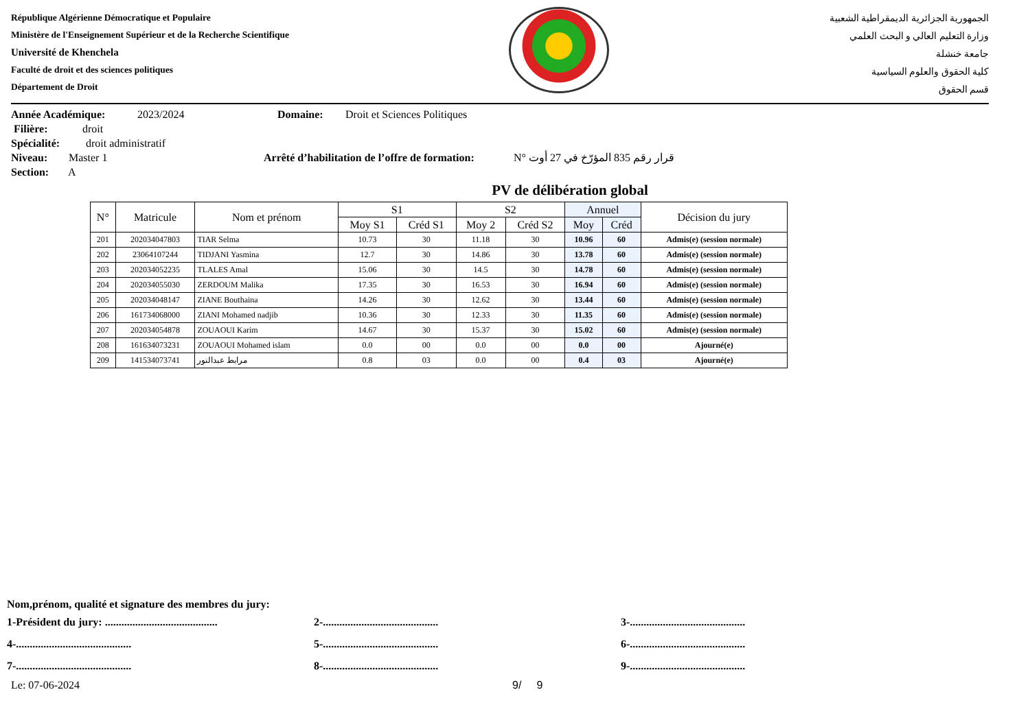République Algérienne Démocratique et Populaire
Ministère de l'Enseignement Supérieur et de la Recherche Scientifique
Université de Khenchela
Faculté de droit et des sciences politiques
Département de Droit
الجمهورية الجزائرية الديمقراطية الشعبية
وزارة التعليم العالي و البحث العلمي
جامعة خنشلة
كلية الحقوق والعلوم السياسية
قسم الحقوق
Année Académique: 2023/2024 Domaine: Droit et Sciences Politiques
Filière: droit
Spécialité: droit administratif
Niveau: Master 1 Arrêté d’habilitation de l’offre de formation: N° قرار رقم 835 المؤرّخ في 27 أوت
Section: A
PV de délibération global
| N° | Matricule | Nom et prénom | S1 | | S2 | | Annuel | | Décision du jury |
| --- | --- | --- | --- | --- | --- | --- | --- | --- | --- |
| | | | Moy S1 | Créd S1 | Moy 2 | Créd S2 | Moy | Créd | |
| 201 | 202034047803 | TIAR Selma | 10.73 | 30 | 11.18 | 30 | 10.96 | 60 | Admis(e) (session normale) |
| 202 | 23064107244 | TIDJANI Yasmina | 12.7 | 30 | 14.86 | 30 | 13.78 | 60 | Admis(e) (session normale) |
| 203 | 202034052235 | TLALES Amal | 15.06 | 30 | 14.5 | 30 | 14.78 | 60 | Admis(e) (session normale) |
| 204 | 202034055030 | ZERDOUM Malika | 17.35 | 30 | 16.53 | 30 | 16.94 | 60 | Admis(e) (session normale) |
| 205 | 202034048147 | ZIANE Bouthaina | 14.26 | 30 | 12.62 | 30 | 13.44 | 60 | Admis(e) (session normale) |
| 206 | 161734068000 | ZIANI Mohamed nadjib | 10.36 | 30 | 12.33 | 30 | 11.35 | 60 | Admis(e) (session normale) |
| 207 | 202034054878 | ZOUAOUI Karim | 14.67 | 30 | 15.37 | 30 | 15.02 | 60 | Admis(e) (session normale) |
| 208 | 161634073231 | ZOUAOUI Mohamed islam | 0.0 | 00 | 0.0 | 00 | 0.0 | 00 | Ajourné(e) |
| 209 | 141534073741 | مرابط عبدالنور | 0.8 | 03 | 0.0 | 00 | 0.4 | 03 | Ajourné(e) |
Nom,prénom, qualité et signature des membres du jury:
1-Président du jury: ......................................... 2-.......................................... 3-..........................................
4-.......................................... 5-.......................................... 6-..........................................
7-.......................................... 8-.......................................... 9-..........................................
Le: 07-06-2024 9/ 9